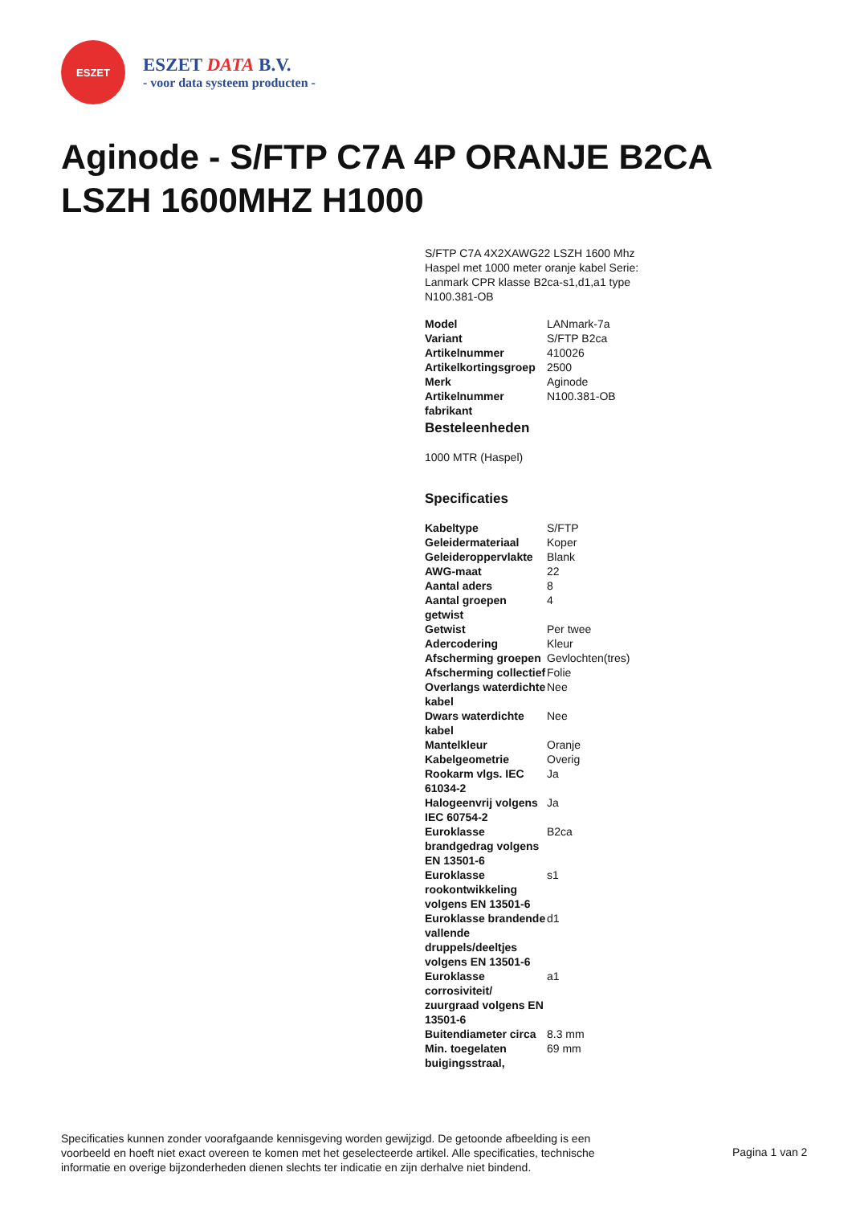ESZET
ESZET DATA B.V.
- voor data systeem producten -
Aginode - S/FTP C7A 4P ORANJE B2CA LSZH 1600MHZ H1000
S/FTP C7A 4X2XAWG22 LSZH 1600 Mhz Haspel met 1000 meter oranje kabel Serie: Lanmark CPR klasse B2ca-s1,d1,a1 type N100.381-OB
| Model | LANmark-7a |
| Variant | S/FTP B2ca |
| Artikelnummer | 410026 |
| Artikelkortingsgroep | 2500 |
| Merk | Aginode |
| Artikelnummer fabrikant | N100.381-OB |
Besteleenheden
1000 MTR (Haspel)
Specificaties
| Kabeltype | S/FTP |
| Geleidermateriaal | Koper |
| Geleideroppervlakte | Blank |
| AWG-maat | 22 |
| Aantal aders | 8 |
| Aantal groepen getwist | 4 |
| Getwist | Per twee |
| Adercodering | Kleur |
| Afscherming groepen | Gevlochten(tres) |
| Afscherming collectief | Folie |
| Overlangs waterdichte kabel | Nee |
| Dwars waterdichte kabel | Nee |
| Mantelkleur | Oranje |
| Kabelgeometrie | Overig |
| Rookarm vlgs. IEC 61034-2 | Ja |
| Halogeenvrij volgens IEC 60754-2 | Ja |
| Euroklasse brandgedrag volgens EN 13501-6 | B2ca |
| Euroklasse rookontwikkeling volgens EN 13501-6 | s1 |
| Euroklasse brandende vallende druppels/deeltjes volgens EN 13501-6 | d1 |
| Euroklasse corrosiviteit/ zuurgraad volgens EN 13501-6 | a1 |
| Buitendiameter circa | 8.3 mm |
| Min. toegelaten buigingsstraal, | 69 mm |
Specificaties kunnen zonder voorafgaande kennisgeving worden gewijzigd. De getoonde afbeelding is een voorbeeld en hoeft niet exact overeen te komen met het geselecteerde artikel. Alle specificaties, technische informatie en overige bijzonderheden dienen slechts ter indicatie en zijn derhalve niet bindend.
Pagina 1 van 2